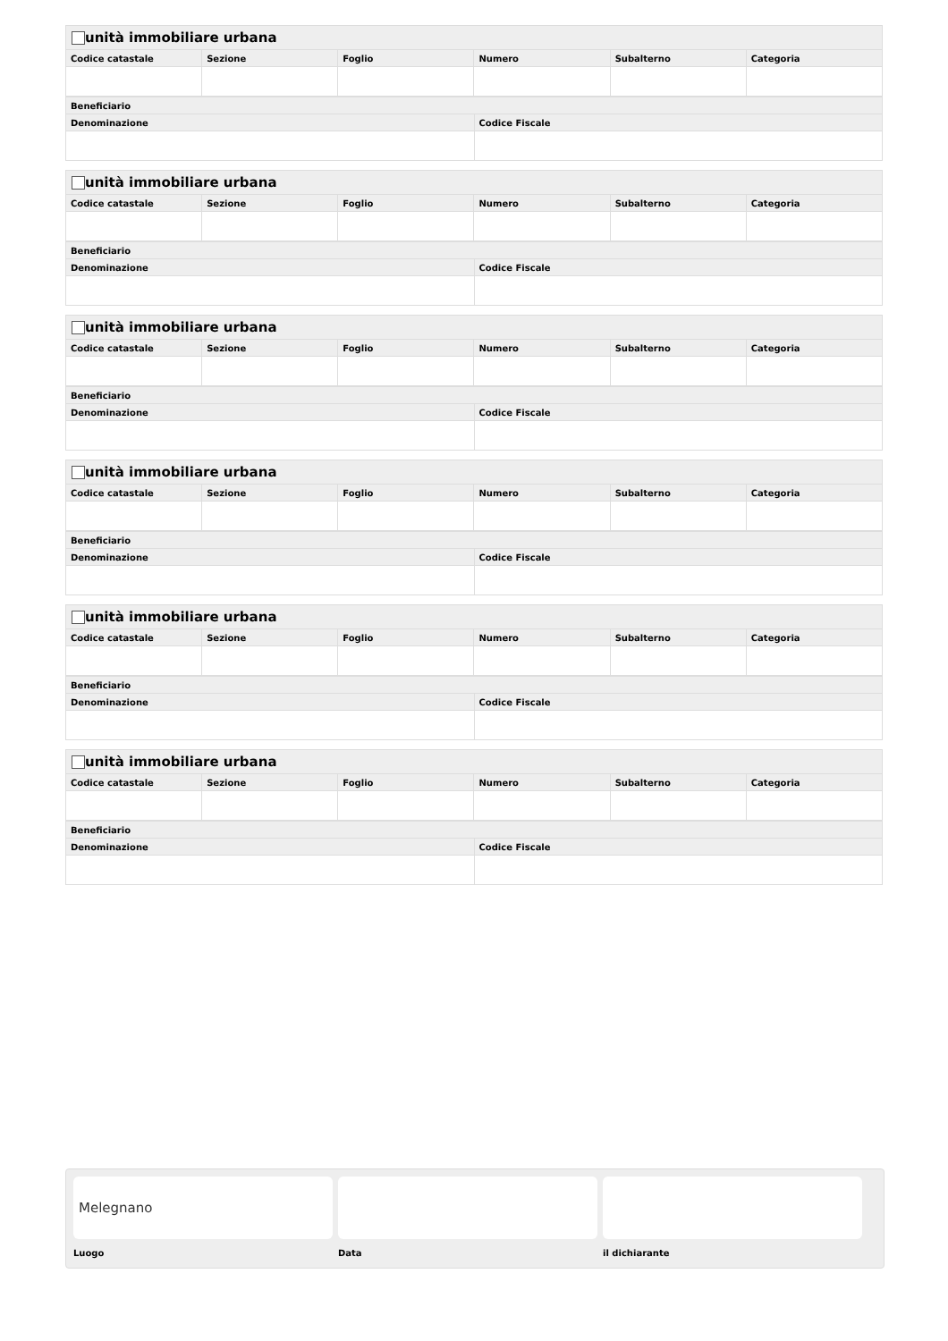| unità immobiliare urbana | | | | | |
| --- | --- | --- | --- | --- | --- |
| Codice catastale | Sezione | Foglio | Numero | Subalterno | Categoria |
| Beneficiario | |
| --- | --- |
| Denominazione | Codice Fiscale |
| unità immobiliare urbana | | | | | |
| --- | --- | --- | --- | --- | --- |
| Codice catastale | Sezione | Foglio | Numero | Subalterno | Categoria |
| Beneficiario | |
| --- | --- |
| Denominazione | Codice Fiscale |
| unità immobiliare urbana | | | | | |
| --- | --- | --- | --- | --- | --- |
| Codice catastale | Sezione | Foglio | Numero | Subalterno | Categoria |
| Beneficiario | |
| --- | --- |
| Denominazione | Codice Fiscale |
| unità immobiliare urbana | | | | | |
| --- | --- | --- | --- | --- | --- |
| Codice catastale | Sezione | Foglio | Numero | Subalterno | Categoria |
| Beneficiario | |
| --- | --- |
| Denominazione | Codice Fiscale |
| unità immobiliare urbana | | | | | |
| --- | --- | --- | --- | --- | --- |
| Codice catastale | Sezione | Foglio | Numero | Subalterno | Categoria |
| Beneficiario | |
| --- | --- |
| Denominazione | Codice Fiscale |
| unità immobiliare urbana | | | | | |
| --- | --- | --- | --- | --- | --- |
| Codice catastale | Sezione | Foglio | Numero | Subalterno | Categoria |
| Beneficiario | |
| --- | --- |
| Denominazione | Codice Fiscale |
Melegnano
Luogo Data il dichiarante